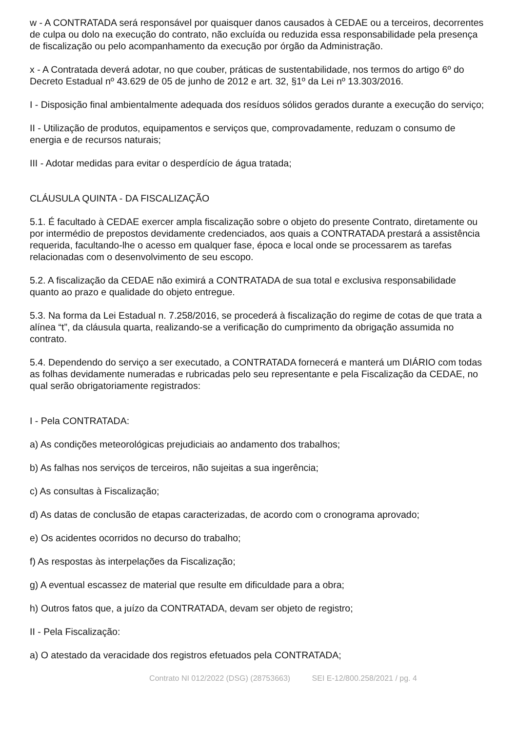w - A CONTRATADA será responsável por quaisquer danos causados à CEDAE ou a terceiros, decorrentes de culpa ou dolo na execução do contrato, não excluída ou reduzida essa responsabilidade pela presença de fiscalização ou pelo acompanhamento da execução por órgão da Administração.
x - A Contratada deverá adotar, no que couber, práticas de sustentabilidade, nos termos do artigo 6º do Decreto Estadual nº 43.629 de 05 de junho de 2012 e art. 32, §1º da Lei nº 13.303/2016.
I - Disposição final ambientalmente adequada dos resíduos sólidos gerados durante a execução do serviço;
II - Utilização de produtos, equipamentos e serviços que, comprovadamente, reduzam o consumo de energia e de recursos naturais;
III - Adotar medidas para evitar o desperdício de água tratada;
CLÁUSULA QUINTA - DA FISCALIZAÇÃO
5.1. É facultado à CEDAE exercer ampla fiscalização sobre o objeto do presente Contrato, diretamente ou por intermédio de prepostos devidamente credenciados, aos quais a CONTRATADA prestará a assistência requerida, facultando-lhe o acesso em qualquer fase, época e local onde se processarem as tarefas relacionadas com o desenvolvimento de seu escopo.
5.2. A fiscalização da CEDAE não eximirá a CONTRATADA de sua total e exclusiva responsabilidade quanto ao prazo e qualidade do objeto entregue.
5.3. Na forma da Lei Estadual n. 7.258/2016, se procederá à fiscalização do regime de cotas de que trata a alínea “t”, da cláusula quarta, realizando-se a verificação do cumprimento da obrigação assumida no contrato.
5.4. Dependendo do serviço a ser executado, a CONTRATADA fornecerá e manterá um DIÁRIO com todas as folhas devidamente numeradas e rubricadas pelo seu representante e pela Fiscalização da CEDAE, no qual serão obrigatoriamente registrados:
I - Pela CONTRATADA:
a) As condições meteorológicas prejudiciais ao andamento dos trabalhos;
b) As falhas nos serviços de terceiros, não sujeitas a sua ingerência;
c) As consultas à Fiscalização;
d) As datas de conclusão de etapas caracterizadas, de acordo com o cronograma aprovado;
e) Os acidentes ocorridos no decurso do trabalho;
f) As respostas às interpelações da Fiscalização;
g) A eventual escassez de material que resulte em dificuldade para a obra;
h) Outros fatos que, a juízo da CONTRATADA, devam ser objeto de registro;
II - Pela Fiscalização:
a) O atestado da veracidade dos registros efetuados pela CONTRATADA;
Contrato NI 012/2022 (DSG) (28753663) SEI E-12/800.258/2021 / pg. 4